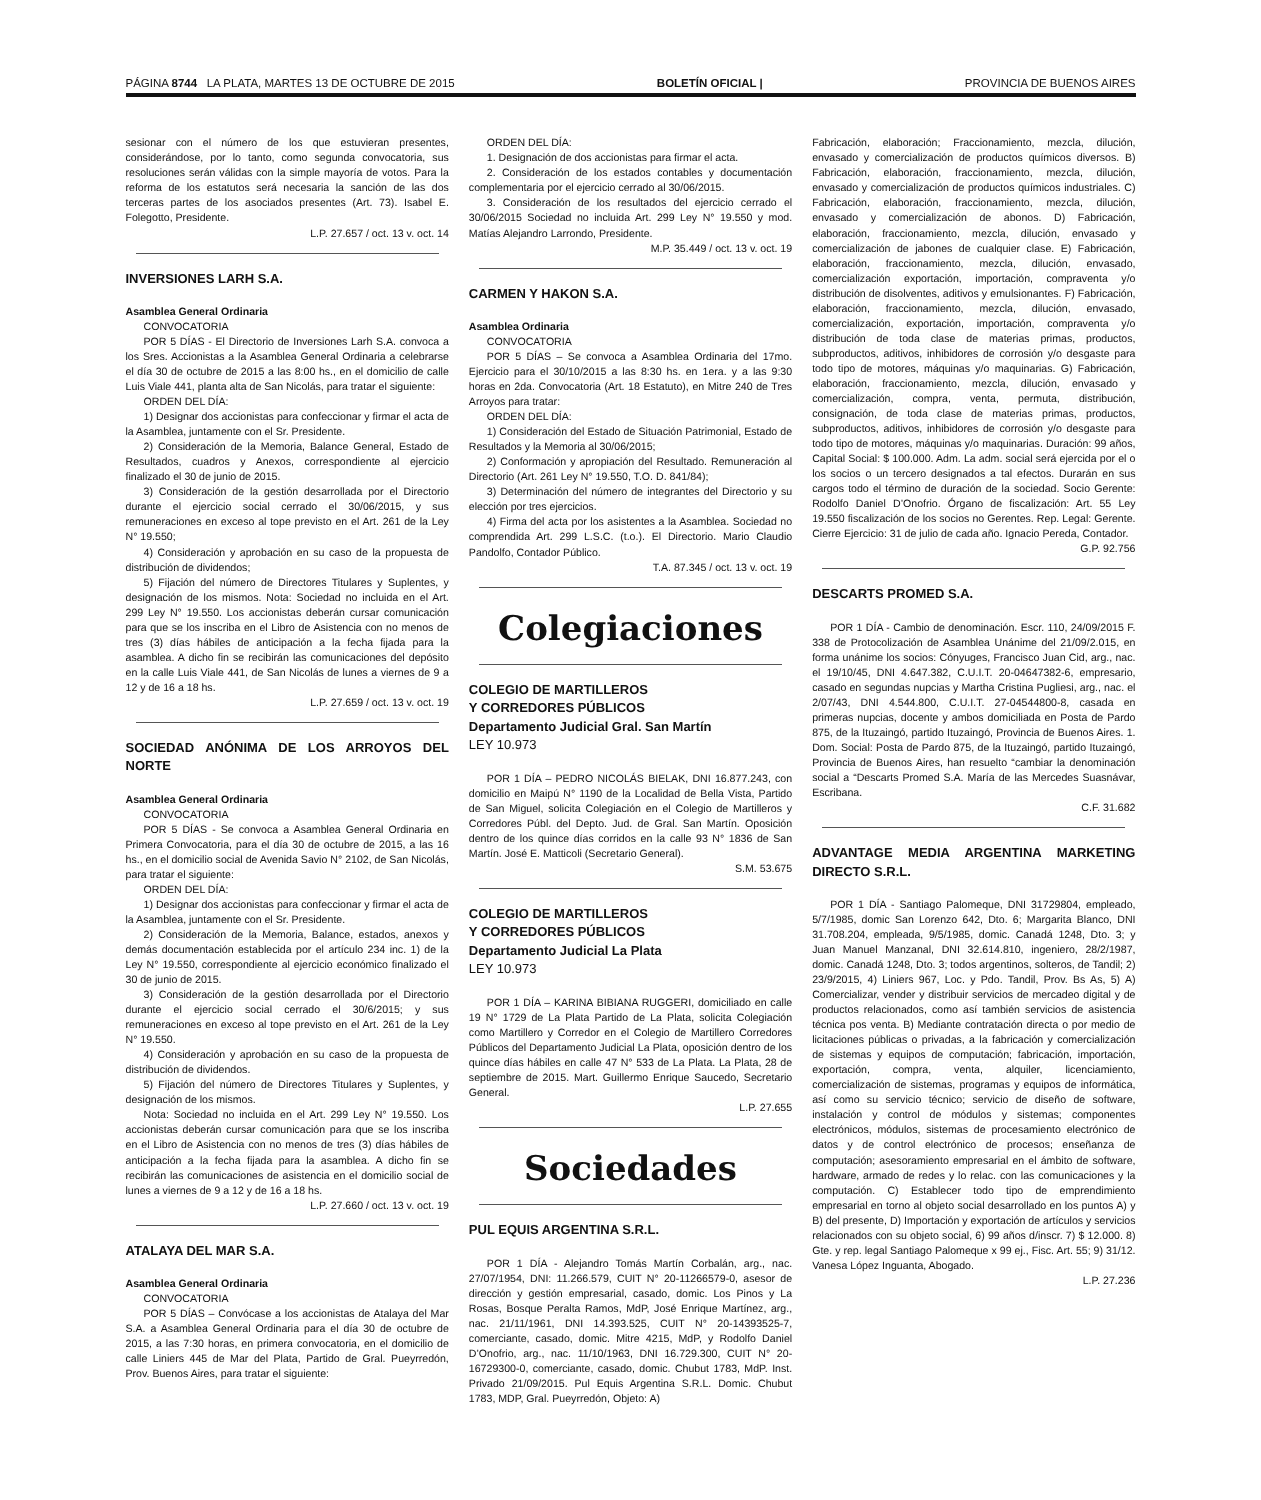PÁGINA 8744 LA PLATA, MARTES 13 DE OCTUBRE DE 2015 BOLETÍN OFICIAL | PROVINCIA DE BUENOS AIRES
sesionar con el número de los que estuvieran presentes, considerándose, por lo tanto, como segunda convocatoria, sus resoluciones serán válidas con la simple mayoría de votos. Para la reforma de los estatutos será necesaria la sanción de las dos terceras partes de los asociados presentes (Art. 73). Isabel E. Folegotto, Presidente.
L.P. 27.657 / oct. 13 v. oct. 14
INVERSIONES LARH S.A.
Asamblea General Ordinaria
CONVOCATORIA
POR 5 DÍAS - El Directorio de Inversiones Larh S.A. convoca a los Sres. Accionistas a la Asamblea General Ordinaria a celebrarse el día 30 de octubre de 2015 a las 8:00 hs., en el domicilio de calle Luis Viale 441, planta alta de San Nicolás, para tratar el siguiente:
ORDEN DEL DÍA:
1) Designar dos accionistas para confeccionar y firmar el acta de la Asamblea, juntamente con el Sr. Presidente.
2) Consideración de la Memoria, Balance General, Estado de Resultados, cuadros y Anexos, correspondiente al ejercicio finalizado el 30 de junio de 2015.
3) Consideración de la gestión desarrollada por el Directorio durante el ejercicio social cerrado el 30/06/2015, y sus remuneraciones en exceso al tope previsto en el Art. 261 de la Ley N° 19.550;
4) Consideración y aprobación en su caso de la propuesta de distribución de dividendos;
5) Fijación del número de Directores Titulares y Suplentes, y designación de los mismos. Nota: Sociedad no incluida en el Art. 299 Ley N° 19.550. Los accionistas deberán cursar comunicación para que se los inscriba en el Libro de Asistencia con no menos de tres (3) días hábiles de anticipación a la fecha fijada para la asamblea. A dicho fin se recibirán las comunicaciones del depósito en la calle Luis Viale 441, de San Nicolás de lunes a viernes de 9 a 12 y de 16 a 18 hs.
L.P. 27.659 / oct. 13 v. oct. 19
SOCIEDAD ANÓNIMA DE LOS ARROYOS DEL NORTE
Asamblea General Ordinaria
CONVOCATORIA
POR 5 DÍAS - Se convoca a Asamblea General Ordinaria en Primera Convocatoria, para el día 30 de octubre de 2015, a las 16 hs., en el domicilio social de Avenida Savio N° 2102, de San Nicolás, para tratar el siguiente:
ORDEN DEL DÍA:
1) Designar dos accionistas para confeccionar y firmar el acta de la Asamblea, juntamente con el Sr. Presidente.
2) Consideración de la Memoria, Balance, estados, anexos y demás documentación establecida por el artículo 234 inc. 1) de la Ley N° 19.550, correspondiente al ejercicio económico finalizado el 30 de junio de 2015.
3) Consideración de la gestión desarrollada por el Directorio durante el ejercicio social cerrado el 30/6/2015; y sus remuneraciones en exceso al tope previsto en el Art. 261 de la Ley N° 19.550.
4) Consideración y aprobación en su caso de la propuesta de distribución de dividendos.
5) Fijación del número de Directores Titulares y Suplentes, y designación de los mismos.
Nota: Sociedad no incluida en el Art. 299 Ley N° 19.550. Los accionistas deberán cursar comunicación para que se los inscriba en el Libro de Asistencia con no menos de tres (3) días hábiles de anticipación a la fecha fijada para la asamblea. A dicho fin se recibirán las comunicaciones de asistencia en el domicilio social de lunes a viernes de 9 a 12 y de 16 a 18 hs.
L.P. 27.660 / oct. 13 v. oct. 19
ATALAYA DEL MAR S.A.
Asamblea General Ordinaria
CONVOCATORIA
POR 5 DÍAS – Convócase a los accionistas de Atalaya del Mar S.A. a Asamblea General Ordinaria para el día 30 de octubre de 2015, a las 7:30 horas, en primera convocatoria, en el domicilio de calle Liniers 445 de Mar del Plata, Partido de Gral. Pueyrredón, Prov. Buenos Aires, para tratar el siguiente:
ORDEN DEL DÍA:
1. Designación de dos accionistas para firmar el acta.
2. Consideración de los estados contables y documentación complementaria por el ejercicio cerrado al 30/06/2015.
3. Consideración de los resultados del ejercicio cerrado el 30/06/2015 Sociedad no incluida Art. 299 Ley N° 19.550 y mod. Matías Alejandro Larrondo, Presidente.
M.P. 35.449 / oct. 13 v. oct. 19
CARMEN Y HAKON S.A.
Asamblea Ordinaria
CONVOCATORIA
POR 5 DÍAS – Se convoca a Asamblea Ordinaria del 17mo. Ejercicio para el 30/10/2015 a las 8:30 hs. en 1era. y a las 9:30 horas en 2da. Convocatoria (Art. 18 Estatuto), en Mitre 240 de Tres Arroyos para tratar:
ORDEN DEL DÍA:
1) Consideración del Estado de Situación Patrimonial, Estado de Resultados y la Memoria al 30/06/2015;
2) Conformación y apropiación del Resultado. Remuneración al Directorio (Art. 261 Ley N° 19.550, T.O. D. 841/84);
3) Determinación del número de integrantes del Directorio y su elección por tres ejercicios.
4) Firma del acta por los asistentes a la Asamblea. Sociedad no comprendida Art. 299 L.S.C. (t.o.). El Directorio. Mario Claudio Pandolfo, Contador Público.
T.A. 87.345 / oct. 13 v. oct. 19
Colegiaciones
COLEGIO DE MARTILLEROS
Y CORREDORES PÚBLICOS
Departamento Judicial Gral. San Martín
LEY 10.973
POR 1 DÍA – PEDRO NICOLÁS BIELAK, DNI 16.877.243, con domicilio en Maipú N° 1190 de la Localidad de Bella Vista, Partido de San Miguel, solicita Colegiación en el Colegio de Martilleros y Corredores Públ. del Depto. Jud. de Gral. San Martín. Oposición dentro de los quince días corridos en la calle 93 N° 1836 de San Martín. José E. Matticoli (Secretario General).
S.M. 53.675
COLEGIO DE MARTILLEROS
Y CORREDORES PÚBLICOS
Departamento Judicial La Plata
LEY 10.973
POR 1 DÍA – KARINA BIBIANA RUGGERI, domiciliado en calle 19 N° 1729 de La Plata Partido de La Plata, solicita Colegiación como Martillero y Corredor en el Colegio de Martillero Corredores Públicos del Departamento Judicial La Plata, oposición dentro de los quince días hábiles en calle 47 N° 533 de La Plata. La Plata, 28 de septiembre de 2015. Mart. Guillermo Enrique Saucedo, Secretario General.
L.P. 27.655
Sociedades
PUL EQUIS ARGENTINA S.R.L.
POR 1 DÍA - Alejandro Tomás Martín Corbalán, arg., nac. 27/07/1954, DNI: 11.266.579, CUIT N° 20-11266579-0, asesor de dirección y gestión empresarial, casado, domic. Los Pinos y La Rosas, Bosque Peralta Ramos, MdP, José Enrique Martínez, arg., nac. 21/11/1961, DNI 14.393.525, CUIT N° 20-14393525-7, comerciante, casado, domic. Mitre 4215, MdP, y Rodolfo Daniel D’Onofrio, arg., nac. 11/10/1963, DNI 16.729.300, CUIT N° 20-16729300-0, comerciante, casado, domic. Chubut 1783, MdP. Inst. Privado 21/09/2015. Pul Equis Argentina S.R.L. Domic. Chubut 1783, MDP, Gral. Pueyrredón, Objeto: A)
Fabricación, elaboración; Fraccionamiento, mezcla, dilución, envasado y comercialización de productos químicos diversos. B) Fabricación, elaboración, fraccionamiento, mezcla, dilución, envasado y comercialización de productos químicos industriales. C) Fabricación, elaboración, fraccionamiento, mezcla, dilución, envasado y comercialización de abonos. D) Fabricación, elaboración, fraccionamiento, mezcla, dilución, envasado y comercialización de jabones de cualquier clase. E) Fabricación, elaboración, fraccionamiento, mezcla, dilución, envasado, comercialización exportación, importación, compraventa y/o distribución de disolventes, aditivos y emulsionantes. F) Fabricación, elaboración, fraccionamiento, mezcla, dilución, envasado, comercialización, exportación, importación, compraventa y/o distribución de toda clase de materias primas, productos, subproductos, aditivos, inhibidores de corrosión y/o desgaste para todo tipo de motores, máquinas y/o maquinarias. G) Fabricación, elaboración, fraccionamiento, mezcla, dilución, envasado y comercialización, compra, venta, permuta, distribución, consignación, de toda clase de materias primas, productos, subproductos, aditivos, inhibidores de corrosión y/o desgaste para todo tipo de motores, máquinas y/o maquinarias. Duración: 99 años, Capital Social: $ 100.000. Adm. La adm. social será ejercida por el o los socios o un tercero designados a tal efectos. Durarán en sus cargos todo el término de duración de la sociedad. Socio Gerente: Rodolfo Daniel D’Onofrio. Órgano de fiscalización: Art. 55 Ley 19.550 fiscalización de los socios no Gerentes. Rep. Legal: Gerente. Cierre Ejercicio: 31 de julio de cada año. Ignacio Pereda, Contador.
G.P. 92.756
DESCARTS PROMED S.A.
POR 1 DÍA - Cambio de denominación. Escr. 110, 24/09/2015 F. 338 de Protocolización de Asamblea Unánime del 21/09/2.015, en forma unánime los socios: Cónyuges, Francisco Juan Cid, arg., nac. el 19/10/45, DNI 4.647.382, C.U.I.T. 20-04647382-6, empresario, casado en segundas nupcias y Martha Cristina Pugliesi, arg., nac. el 2/07/43, DNI 4.544.800, C.U.I.T. 27-04544800-8, casada en primeras nupcias, docente y ambos domiciliada en Posta de Pardo 875, de la Ituzaingó, partido Ituzaingó, Provincia de Buenos Aires. 1. Dom. Social: Posta de Pardo 875, de la Ituzaingó, partido Ituzaingó, Provincia de Buenos Aires, han resuelto “cambiar la denominación social a “Descarts Promed S.A. María de las Mercedes Suasnávar, Escribana.
C.F. 31.682
ADVANTAGE MEDIA ARGENTINA MARKETING DIRECTO S.R.L.
POR 1 DÍA - Santiago Palomeque, DNI 31729804, empleado, 5/7/1985, domic San Lorenzo 642, Dto. 6; Margarita Blanco, DNI 31.708.204, empleada, 9/5/1985, domic. Canadá 1248, Dto. 3; y Juan Manuel Manzanal, DNI 32.614.810, ingeniero, 28/2/1987, domic. Canadá 1248, Dto. 3; todos argentinos, solteros, de Tandil; 2) 23/9/2015, 4) Liniers 967, Loc. y Pdo. Tandil, Prov. Bs As, 5) A) Comercializar, vender y distribuir servicios de mercadeo digital y de productos relacionados, como así también servicios de asistencia técnica pos venta. B) Mediante contratación directa o por medio de licitaciones públicas o privadas, a la fabricación y comercialización de sistemas y equipos de computación; fabricación, importación, exportación, compra, venta, alquiler, licenciamiento, comercialización de sistemas, programas y equipos de informática, así como su servicio técnico; servicio de diseño de software, instalación y control de módulos y sistemas; componentes electrónicos, módulos, sistemas de procesamiento electrónico de datos y de control electrónico de procesos; enseñanza de computación; asesoramiento empresarial en el ámbito de software, hardware, armado de redes y lo relac. con las comunicaciones y la computación. C) Establecer todo tipo de emprendimiento empresarial en torno al objeto social desarrollado en los puntos A) y B) del presente, D) Importación y exportación de artículos y servicios relacionados con su objeto social, 6) 99 años d/inscr. 7) $ 12.000. 8) Gte. y rep. legal Santiago Palomeque x 99 ej., Fisc. Art. 55; 9) 31/12. Vanesa López Inguanta, Abogado.
L.P. 27.236